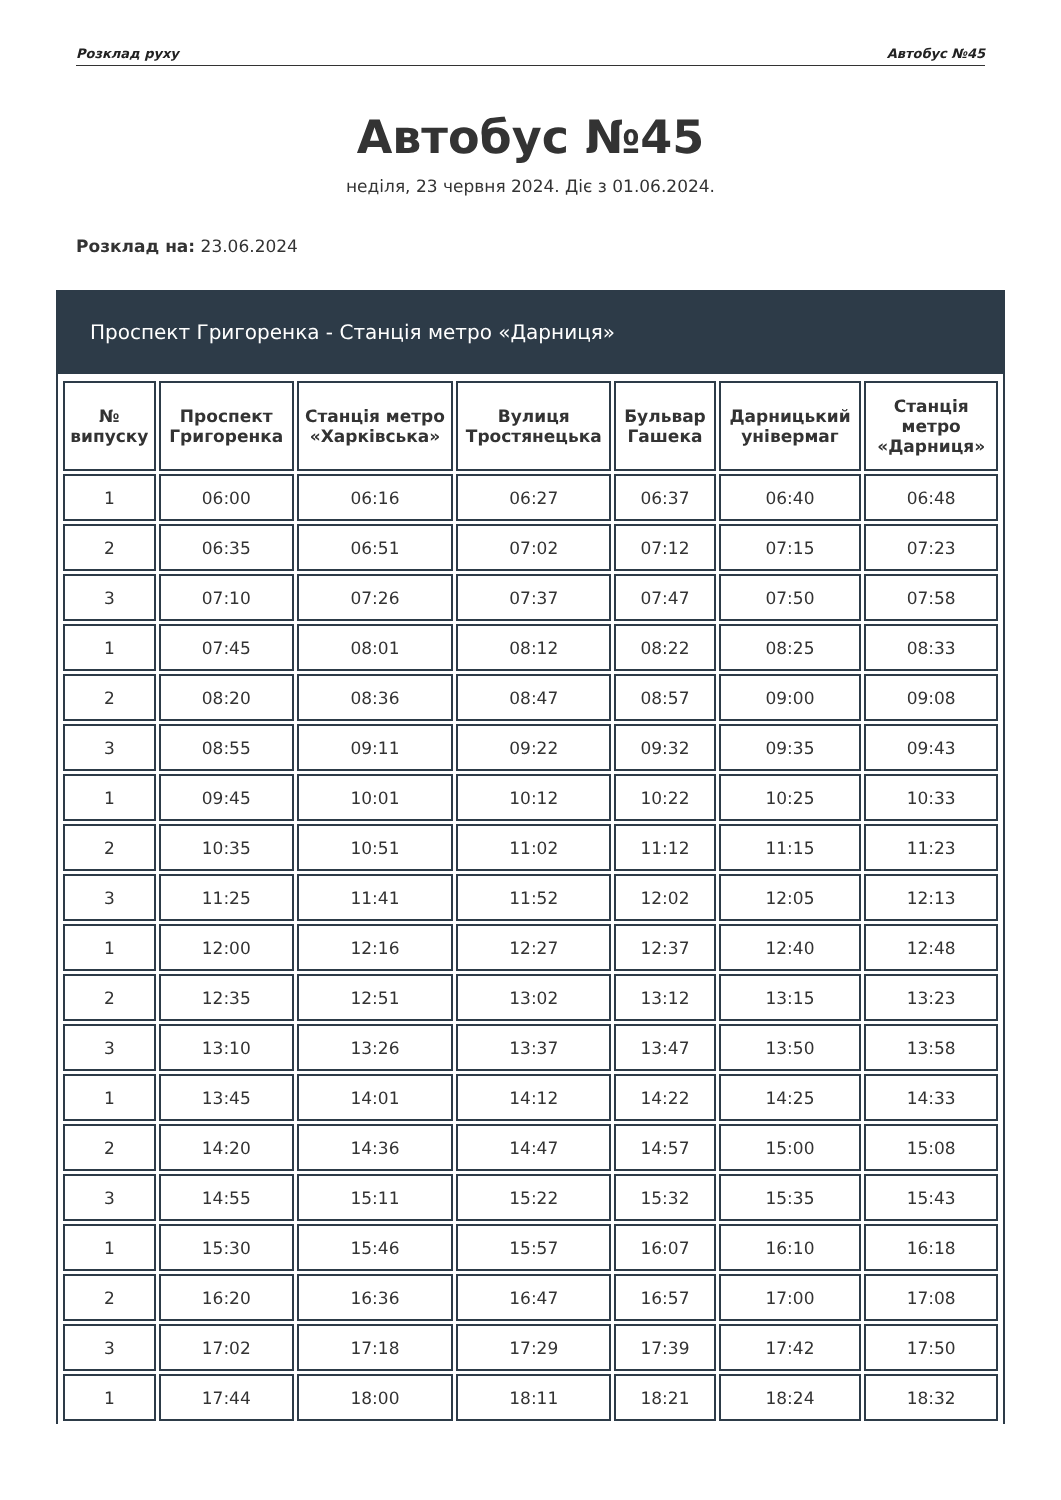Розклад руху Автобус №45
Автобус №45
неділя, 23 червня 2024. Діє з 01.06.2024.
Розклад на: 23.06.2024
Проспект Григоренка - Станція метро «Дарниця»
| № випуску | Проспект Григоренка | Станція метро «Харківська» | Вулиця Тростянецька | Бульвар Гашека | Дарницький універмаг | Станція метро «Дарниця» |
| --- | --- | --- | --- | --- | --- | --- |
| 1 | 06:00 | 06:16 | 06:27 | 06:37 | 06:40 | 06:48 |
| 2 | 06:35 | 06:51 | 07:02 | 07:12 | 07:15 | 07:23 |
| 3 | 07:10 | 07:26 | 07:37 | 07:47 | 07:50 | 07:58 |
| 1 | 07:45 | 08:01 | 08:12 | 08:22 | 08:25 | 08:33 |
| 2 | 08:20 | 08:36 | 08:47 | 08:57 | 09:00 | 09:08 |
| 3 | 08:55 | 09:11 | 09:22 | 09:32 | 09:35 | 09:43 |
| 1 | 09:45 | 10:01 | 10:12 | 10:22 | 10:25 | 10:33 |
| 2 | 10:35 | 10:51 | 11:02 | 11:12 | 11:15 | 11:23 |
| 3 | 11:25 | 11:41 | 11:52 | 12:02 | 12:05 | 12:13 |
| 1 | 12:00 | 12:16 | 12:27 | 12:37 | 12:40 | 12:48 |
| 2 | 12:35 | 12:51 | 13:02 | 13:12 | 13:15 | 13:23 |
| 3 | 13:10 | 13:26 | 13:37 | 13:47 | 13:50 | 13:58 |
| 1 | 13:45 | 14:01 | 14:12 | 14:22 | 14:25 | 14:33 |
| 2 | 14:20 | 14:36 | 14:47 | 14:57 | 15:00 | 15:08 |
| 3 | 14:55 | 15:11 | 15:22 | 15:32 | 15:35 | 15:43 |
| 1 | 15:30 | 15:46 | 15:57 | 16:07 | 16:10 | 16:18 |
| 2 | 16:20 | 16:36 | 16:47 | 16:57 | 17:00 | 17:08 |
| 3 | 17:02 | 17:18 | 17:29 | 17:39 | 17:42 | 17:50 |
| 1 | 17:44 | 18:00 | 18:11 | 18:21 | 18:24 | 18:32 |